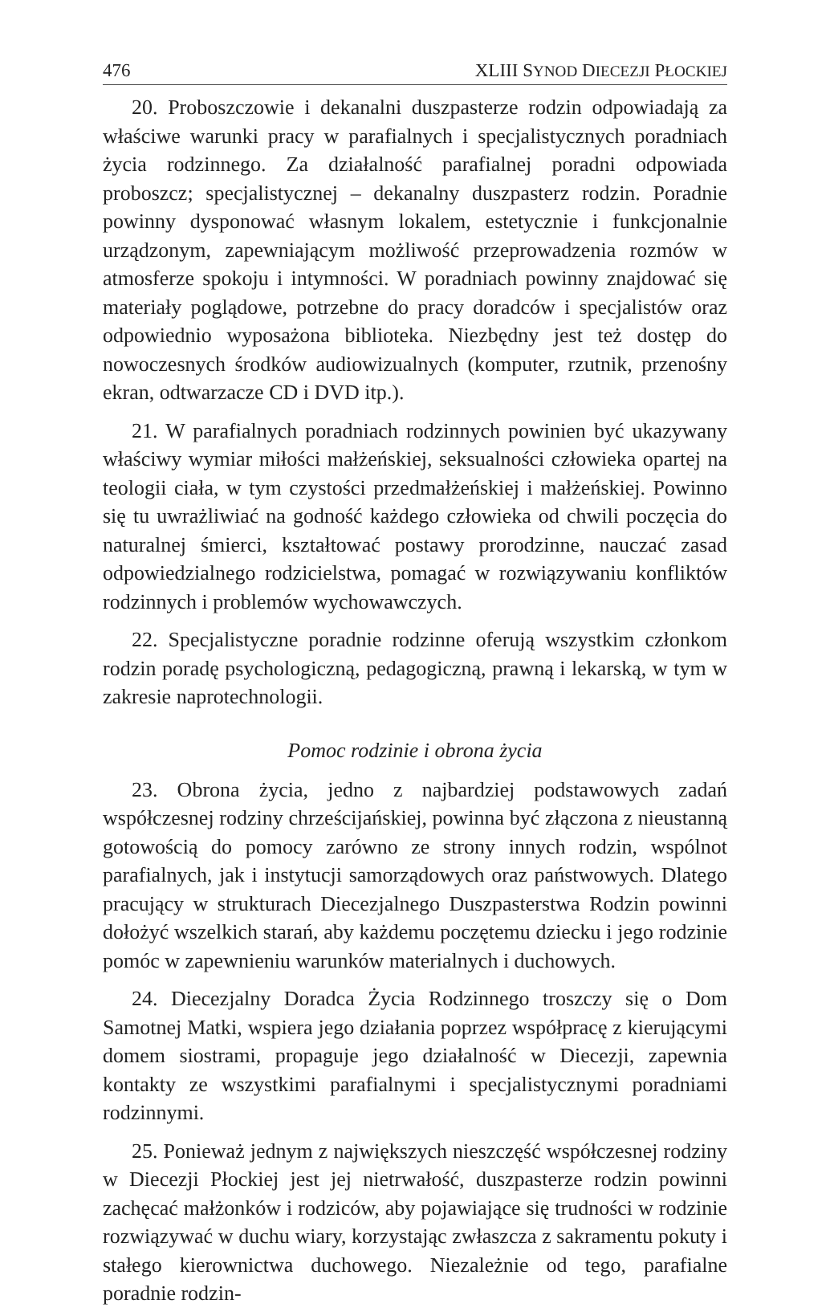476 XLIII SYNOD DIECEZJI PŁOCKIEJ
20. Proboszczowie i dekanalni duszpasterze rodzin odpowiadają za właściwe warunki pracy w parafialnych i specjalistycznych poradniach życia rodzinnego. Za działalność parafialnej poradni odpowiada proboszcz; specjalistycznej – dekanalny duszpasterz rodzin. Poradnie powinny dysponować własnym lokalem, estetycznie i funkcjonalnie urządzonym, zapewniającym możliwość przeprowadzenia rozmów w atmosferze spokoju i intymności. W poradniach powinny znajdować się materiały poglądowe, potrzebne do pracy doradców i specjalistów oraz odpowiednio wyposażona biblioteka. Niezbędny jest też dostęp do nowoczesnych środków audiowizualnych (komputer, rzutnik, przenośny ekran, odtwarzacze CD i DVD itp.).
21. W parafialnych poradniach rodzinnych powinien być ukazywany właściwy wymiar miłości małżeńskiej, seksualności człowieka opartej na teologii ciała, w tym czystości przedmałżeńskiej i małżeńskiej. Powinno się tu uwrażliwiać na godność każdego człowieka od chwili poczęcia do naturalnej śmierci, kształtować postawy prorodzinne, nauczać zasad odpowiedzialnego rodzicielstwa, pomagać w rozwiązywaniu konfliktów rodzinnych i problemów wychowawczych.
22. Specjalistyczne poradnie rodzinne oferują wszystkim członkom rodzin poradę psychologiczną, pedagogiczną, prawną i lekarską, w tym w zakresie naprotechnologii.
Pomoc rodzinie i obrona życia
23. Obrona życia, jedno z najbardziej podstawowych zadań współczesnej rodziny chrześcijańskiej, powinna być złączona z nieustanną gotowością do pomocy zarówno ze strony innych rodzin, wspólnot parafialnych, jak i instytucji samorządowych oraz państwowych. Dlatego pracujący w strukturach Diecezjalnego Duszpasterstwa Rodzin powinni dołożyć wszelkich starań, aby każdemu poczętemu dziecku i jego rodzinie pomóc w zapewnieniu warunków materialnych i duchowych.
24. Diecezjalny Doradca Życia Rodzinnego troszczy się o Dom Samotnej Matki, wspiera jego działania poprzez współpracę z kierującymi domem siostrami, propaguje jego działalność w Diecezji, zapewnia kontakty ze wszystkimi parafialnymi i specjalistycznymi poradniami rodzinnymi.
25. Ponieważ jednym z największych nieszczęść współczesnej rodziny w Diecezji Płockiej jest jej nietrwałość, duszpasterze rodzin powinni zachęcać małżonków i rodziców, aby pojawiające się trudności w rodzinie rozwiązywać w duchu wiary, korzystając zwłaszcza z sakramentu pokuty i stałego kierownictwa duchowego. Niezależnie od tego, parafialne poradnie rodzin-